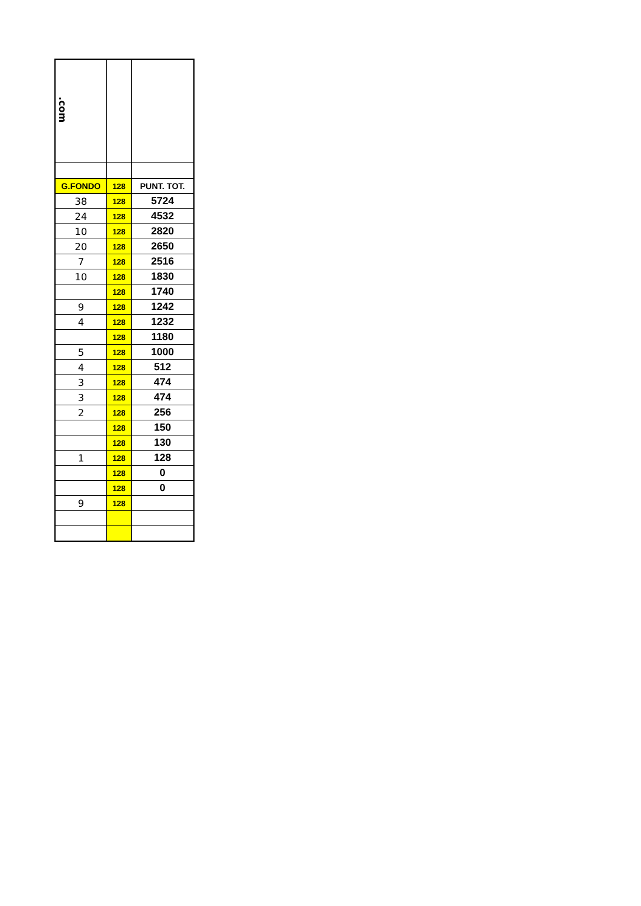| .com | | |
| G.FONDO | 128 | PUNT. TOT. |
| 38 | 128 | 5724 |
| 24 | 128 | 4532 |
| 10 | 128 | 2820 |
| 20 | 128 | 2650 |
| 7 | 128 | 2516 |
| 10 | 128 | 1830 |
| | 128 | 1740 |
| 9 | 128 | 1242 |
| 4 | 128 | 1232 |
| | 128 | 1180 |
| 5 | 128 | 1000 |
| 4 | 128 | 512 |
| 3 | 128 | 474 |
| 3 | 128 | 474 |
| 2 | 128 | 256 |
| | 128 | 150 |
| | 128 | 130 |
| 1 | 128 | 128 |
| | 128 | 0 |
| | 128 | 0 |
| 9 | 128 | |